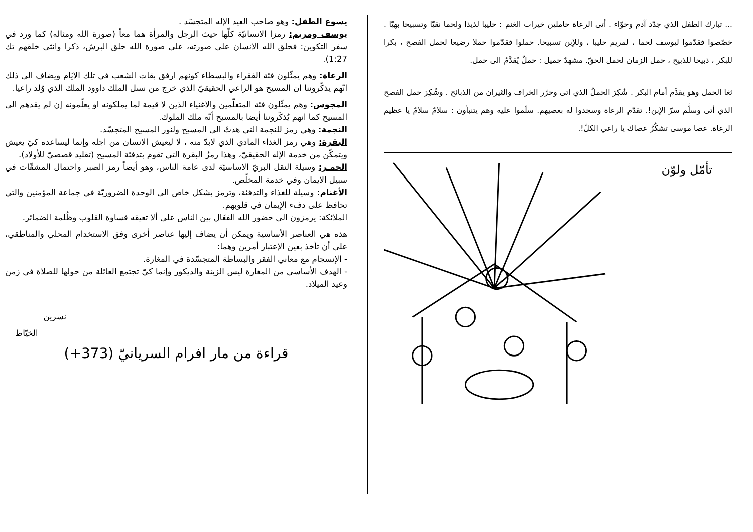يسوع الطفل: وهو صاحب العيد الإله المتجسّد .
يوسف ومريم: رمزا الانسانيّة كلّها حيث الرجل والمرأة هما معاً (صورة الله ومثاله) كما ورد في سفر التكوين: فخلق الله الانسان على صورته، على صورة الله خلق البرش، ذكرا وانثى خلقهم تك 1:27).
الرعاة: وهم يمثّلون فئة الفقراء والبسطاء كونهم ارفق بقات الشعب في تلك الايّام ويضاف الى ذلك انّهم يذكّروننا ان المسيح هو الراعي الحقيقيّ الذي خرج من نسل الملك داوود الملك الذي وُلد راعيا.
المجوس: وهم يمثّلون فئة المتعلّمين والاغنياء الذين لا قيمة لما يملكونه او يعلّمونه إن لم يقدهم الى المسيح كما انهم يُذكّروننا أيضا بالمسيح أنّه ملك الملوك.
النجمة: وهي رمز للنجمة التي هدتْ الى المسيح ولنور المسيح المتجسّد.
البقرة: وهي رمز الغذاء المادي الذي لابدّ منه ، لا ليعيش الانسان من اجله وإنما ليساعده كيّ يعيش ويتمكّن من خدمة الإله الحقيقيّ، وهذا رمزُ البقرة التي تقوم بتدفئة المسيح (تقليد قصصيّ للأولاد).
الحمـر: وسيلة النقل البريّ الاساسيّة لدى عامة الناس، وهو أيضاً رمز الصبر واحتمال المشقّات في سبيل الايمان وفي خدمة المخلّص.
الأغنام: وسيلة للغذاء والتدفئة، وترمز بشكل خاص الى الوحدة الضروريّة في جماعة المؤمنين والتي تحافظ على دفء الإيمان في قلوبهم.
الملائكة: يرمزون الى حضور الله الفعّال بين الناس على ألا تعيقه قساوة القلوب وظُلمة الضمائر.
هذه هي العناصر الأساسية ويمكن أن يضاف إليها عناصر أخرى وفق الاستخدام المحلي والمناطقي، على أن تأخذ بعين الإعتبار أمرين وهما:
- الإنسجام مع معاني الفقر والبساطة المتجسّدة في المغارة.
- الهدف الأساسي من المغارة ليس الزينة والديكور وإنما كيّ تجتمع العائلة من حولها للصلاة في زمن وعيد الميلاد.
نسرين
الخيّاط
قراءة من مار افرام السريانيّ (373+)
... تبارك الطفل الذي جدّد آدم وحوّاء . أتى الرعاة حاملين خيرات الغنم : حليبا لذيذا ولحما نقيّا وتسبيحا بهيّا . خصّصوا فقدّموا ليوسف لحما ، لمريم حليبا ، وللإبن تسبيحا. حملوا فقدّموا حملا رضيعا لحمل الفصح ، بكرا للبكر ، ذبيحا للذبيح ، حمل الزمان لحمل الحقّ. مشهدٌ جميل : حملٌ يُقدَّمُ الى حمل.
ثغا الحمل وهو يقدَّم أمام البكر . شُكِرَ الحملُ الذي اتى وحرّر الخراف والثيران من الذبائح . وشُكِرَ حمل الفصح الذي أتى وسلَّم سرّ الإبن!. تقدّم الرعاة وسجدوا له بعصيهم. سلّموا عليه وهم يتنبأون : سلامٌ سلامٌ يا عظيم الرعاة. عصا موسى تشكُرُ عصاك يا راعي الكلّ!.
تأمّل ولوّن